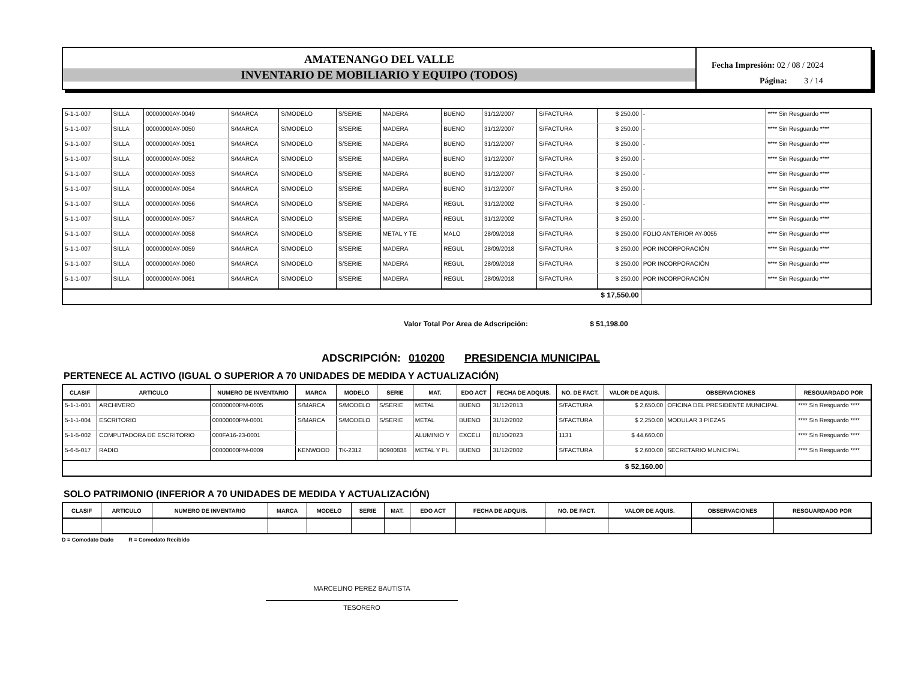AMATENANGO DEL VALLE
INVENTARIO DE MOBILIARIO Y EQUIPO (TODOS)
Fecha Impresión: 02 / 08 / 2024
Página: 3 / 14
| 5-1-1-007 | SILLA | 00000000AY-0049 | S/MARCA | S/MODELO | S/SERIE | MADERA | BUENO | 31/12/2007 | S/FACTURA | $ 250.00 | - | **** Sin Resguardo **** |
| 5-1-1-007 | SILLA | 00000000AY-0050 | S/MARCA | S/MODELO | S/SERIE | MADERA | BUENO | 31/12/2007 | S/FACTURA | $ 250.00 | - | **** Sin Resguardo **** |
| 5-1-1-007 | SILLA | 00000000AY-0051 | S/MARCA | S/MODELO | S/SERIE | MADERA | BUENO | 31/12/2007 | S/FACTURA | $ 250.00 | - | **** Sin Resguardo **** |
| 5-1-1-007 | SILLA | 00000000AY-0052 | S/MARCA | S/MODELO | S/SERIE | MADERA | BUENO | 31/12/2007 | S/FACTURA | $ 250.00 | - | **** Sin Resguardo **** |
| 5-1-1-007 | SILLA | 00000000AY-0053 | S/MARCA | S/MODELO | S/SERIE | MADERA | BUENO | 31/12/2007 | S/FACTURA | $ 250.00 | - | **** Sin Resguardo **** |
| 5-1-1-007 | SILLA | 00000000AY-0054 | S/MARCA | S/MODELO | S/SERIE | MADERA | BUENO | 31/12/2007 | S/FACTURA | $ 250.00 | - | **** Sin Resguardo **** |
| 5-1-1-007 | SILLA | 00000000AY-0056 | S/MARCA | S/MODELO | S/SERIE | MADERA | REGUL | 31/12/2002 | S/FACTURA | $ 250.00 | - | **** Sin Resguardo **** |
| 5-1-1-007 | SILLA | 00000000AY-0057 | S/MARCA | S/MODELO | S/SERIE | MADERA | REGUL | 31/12/2002 | S/FACTURA | $ 250.00 | - | **** Sin Resguardo **** |
| 5-1-1-007 | SILLA | 00000000AY-0058 | S/MARCA | S/MODELO | S/SERIE | METAL Y TE | MALO | 28/09/2018 | S/FACTURA | $ 250.00 | FOLIO ANTERIOR AY-0055 | **** Sin Resguardo **** |
| 5-1-1-007 | SILLA | 00000000AY-0059 | S/MARCA | S/MODELO | S/SERIE | MADERA | REGUL | 28/09/2018 | S/FACTURA | $ 250.00 | POR INCORPORACIÓN | **** Sin Resguardo **** |
| 5-1-1-007 | SILLA | 00000000AY-0060 | S/MARCA | S/MODELO | S/SERIE | MADERA | REGUL | 28/09/2018 | S/FACTURA | $ 250.00 | POR INCORPORACIÓN | **** Sin Resguardo **** |
| 5-1-1-007 | SILLA | 00000000AY-0061 | S/MARCA | S/MODELO | S/SERIE | MADERA | REGUL | 28/09/2018 | S/FACTURA | $ 250.00 | POR INCORPORACIÓN | **** Sin Resguardo **** |
| $ 17,550.00 | | | | | | | | | | | | |
Valor Total Por Area de Adscripción: $ 51,198.00
ADSCRIPCIÓN: 010200 PRESIDENCIA MUNICIPAL
PERTENECE AL ACTIVO (IGUAL O SUPERIOR A 70 UNIDADES DE MEDIDA Y ACTUALIZACIÓN)
| CLASIF | ARTICULO | NUMERO DE INVENTARIO | MARCA | MODELO | SERIE | MAT. | EDO ACT | FECHA DE ADQUIS. | NO. DE FACT. | VALOR DE AQUIS. | OBSERVACIONES | RESGUARDADO POR |
| --- | --- | --- | --- | --- | --- | --- | --- | --- | --- | --- | --- | --- |
| 5-1-1-001 | ARCHIVERO | 00000000PM-0005 | S/MARCA | S/MODELO | S/SERIE | METAL | BUENO | 31/12/2013 | S/FACTURA | $ 2,650.00 | OFICINA DEL PRESIDENTE MUNICIPAL | **** Sin Resguardo **** |
| 5-1-1-004 | ESCRITORIO | 00000000PM-0001 | S/MARCA | S/MODELO | S/SERIE | METAL | BUENO | 31/12/2002 | S/FACTURA | $ 2,250.00 | MODULAR 3 PIEZAS | **** Sin Resguardo **** |
| 5-1-5-002 | COMPUTADORA DE ESCRITORIO | 000FA16-23-0001 | | | | ALUMINIO Y | EXCELI | 01/10/2023 | 1131 | $ 44,660.00 | | **** Sin Resguardo **** |
| 5-6-5-017 | RADIO | 00000000PM-0009 | KENWOOD | TK-2312 | B0900838 | METAL Y PL | BUENO | 31/12/2002 | S/FACTURA | $ 2,600.00 | SECRETARIO MUNICIPAL | **** Sin Resguardo **** |
| $ 52,160.00 | | | | | | | | | | | | |
SOLO PATRIMONIO (INFERIOR A 70 UNIDADES DE MEDIDA Y ACTUALIZACIÓN)
| CLASIF | ARTICULO | NUMERO DE INVENTARIO | MARCA | MODELO | SERIE | MAT. | EDO ACT | FECHA DE ADQUIS. | NO. DE FACT. | VALOR DE AQUIS. | OBSERVACIONES | RESGUARDADO POR |
| --- | --- | --- | --- | --- | --- | --- | --- | --- | --- | --- | --- | --- |
D = Comodato Dado R = Comodato Recibido
MARCELINO PEREZ BAUTISTA
TESORERO